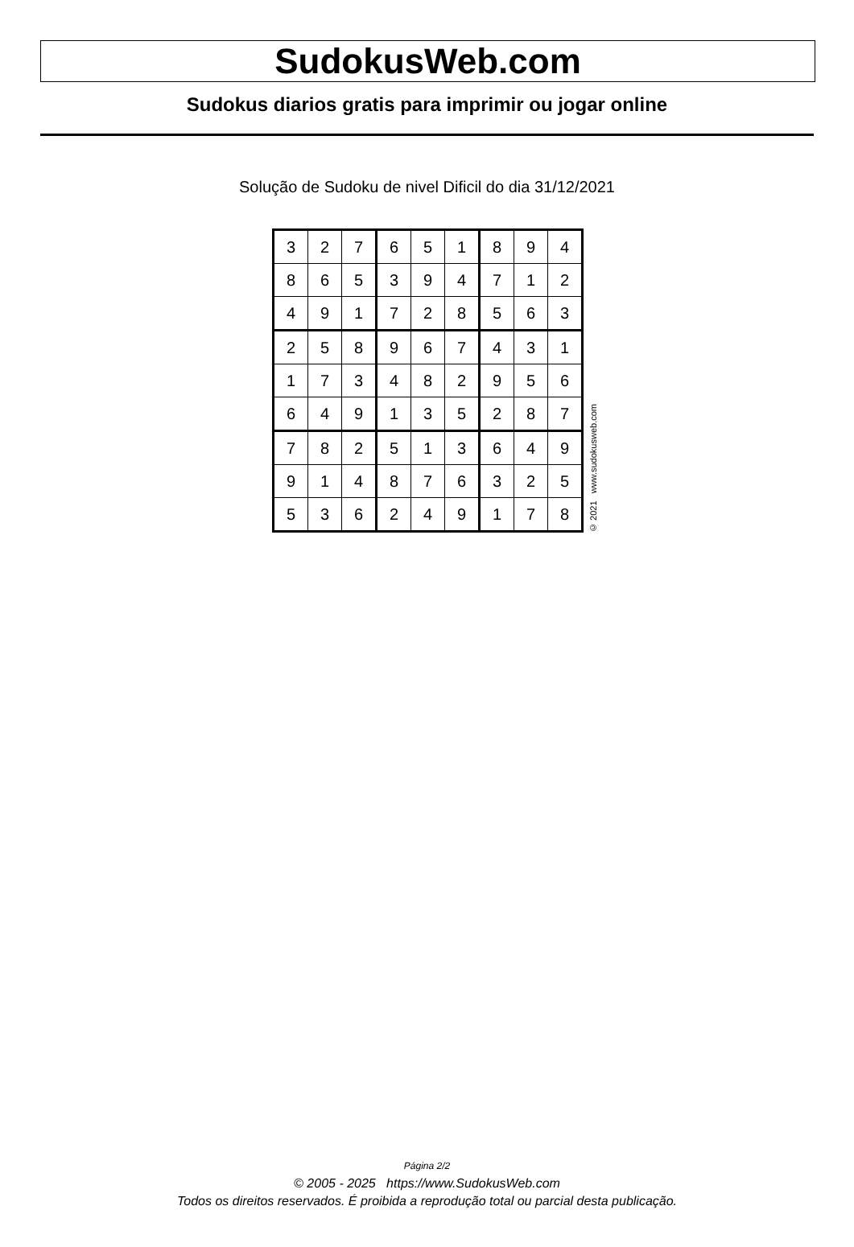SudokusWeb.com
Sudokus diarios gratis para imprimir ou jogar online
Solução de Sudoku de nivel Dificil do dia 31/12/2021
| 3 | 2 | 7 | 6 | 5 | 1 | 8 | 9 | 4 |
| 8 | 6 | 5 | 3 | 9 | 4 | 7 | 1 | 2 |
| 4 | 9 | 1 | 7 | 2 | 8 | 5 | 6 | 3 |
| 2 | 5 | 8 | 9 | 6 | 7 | 4 | 3 | 1 |
| 1 | 7 | 3 | 4 | 8 | 2 | 9 | 5 | 6 |
| 6 | 4 | 9 | 1 | 3 | 5 | 2 | 8 | 7 |
| 7 | 8 | 2 | 5 | 1 | 3 | 6 | 4 | 9 |
| 9 | 1 | 4 | 8 | 7 | 6 | 3 | 2 | 5 |
| 5 | 3 | 6 | 2 | 4 | 9 | 1 | 7 | 8 |
© 2021 www.sudokusweb.com
Página 2/2
© 2005 - 2025 https://www.SudokusWeb.com
Todos os direitos reservados. É proibida a reprodução total ou parcial desta publicação.